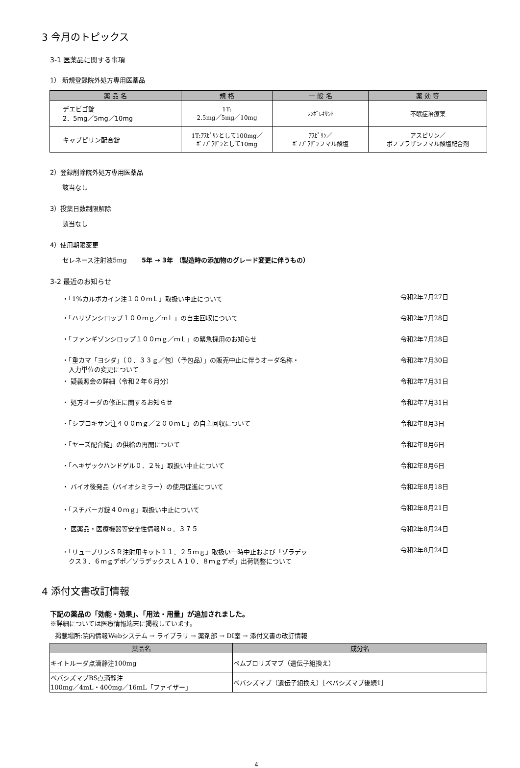3 今月のトピックス
3-1 医薬品に関する事項
1） 新規登録院外処方専用医薬品
| 薬 品 名 | 規 格 | 一 般 名 | 薬 効 等 |
| --- | --- | --- | --- |
| デエビゴ錠 2．5mg／5mg／10mg | 1T: 2.5mg／5mg／10mg | ﾚﾝﾎﾞﾚｷｻﾝﾄ | 不眠症治療薬 |
| キャブピリン配合錠 | 1T:ｱｽﾋﾟﾘﾝとして100mg／ ﾎﾞﾉﾌﾟﾗｻﾞﾝとして10mg | ｱｽﾋﾟﾘﾝ／ ﾎﾞﾉﾌﾟﾗｻﾞﾝフマル酸塩 | アスピリン／ ボノプラザンフマル酸塩配合剤 |
2）登録削除院外処方専用医薬品
該当なし
3）投薬日数制限解除
該当なし
4）使用期限変更
セレネース注射液5mg　　 5年 → 3年 （製造時の添加物のグレード変更に伴うもの）
3-2 最近のお知らせ
・「1%カルボカイン注１００ｍＬ」取扱い中止について 令和2年7月27日
・「ハリゾンシロップ１００ｍｇ／ｍＬ」の自主回収について 令和2年7月28日
・「ファンギゾンシロップ１００ｍｇ／ｍＬ」の緊急採用のお知らせ 令和2年7月28日
・「重カマ「ヨシダ」（０．３３ｇ／包）（予包品）」の販売中止に伴うオーダ名称・
　入力単位の変更について 令和2年7月30日
・ 疑義照会の詳細（令和２年６月分） 令和2年7月31日
・ 処方オーダの修正に関するお知らせ 令和2年7月31日
・「シプロキサン注４００ｍｇ／２００ｍＬ」の自主回収について 令和2年8月3日
・「ヤーズ配合錠」の供給の再開について 令和2年8月6日
・「ヘキザックハンドゲル０．２％」取扱い中止について 令和2年8月6日
・ バイオ後発品（バイオシミラー）の使用促進について 令和2年8月18日
・「スチバーガ錠４０ｍｇ」取扱い中止について 令和2年8月21日
・ 医薬品・医療機器等安全性情報Ｎｏ．３７５ 令和2年8月24日
・「リュープリンＳＲ注射用キット１１．２５ｍｇ」取扱い一時中止および「ゾラデッ
　クス３．６ｍｇデポ／ゾラデックスＬＡ１０．８ｍｇデポ」出荷調整について 令和2年8月24日
4 添付文書改訂情報
下記の薬品の「効能・効果」、「用法・用量」が追加されました。
※詳細については医療情報端末に掲載しています。
掲載場所:院内情報Webシステム → ライブラリ → 薬剤部 → DI室 → 添付文書の改訂情報
| 薬品名 | 成分名 |
| --- | --- |
| キイトルーダ点滴静注100mg | ペムブロリズマブ（遺伝子組換え） |
| ベバシズマブBS点滴静注 100mg／4mL・400mg／16mL「ファイザー」 | ベバシズマブ（遺伝子組換え）［ベバシズマブ後続1］ |
4